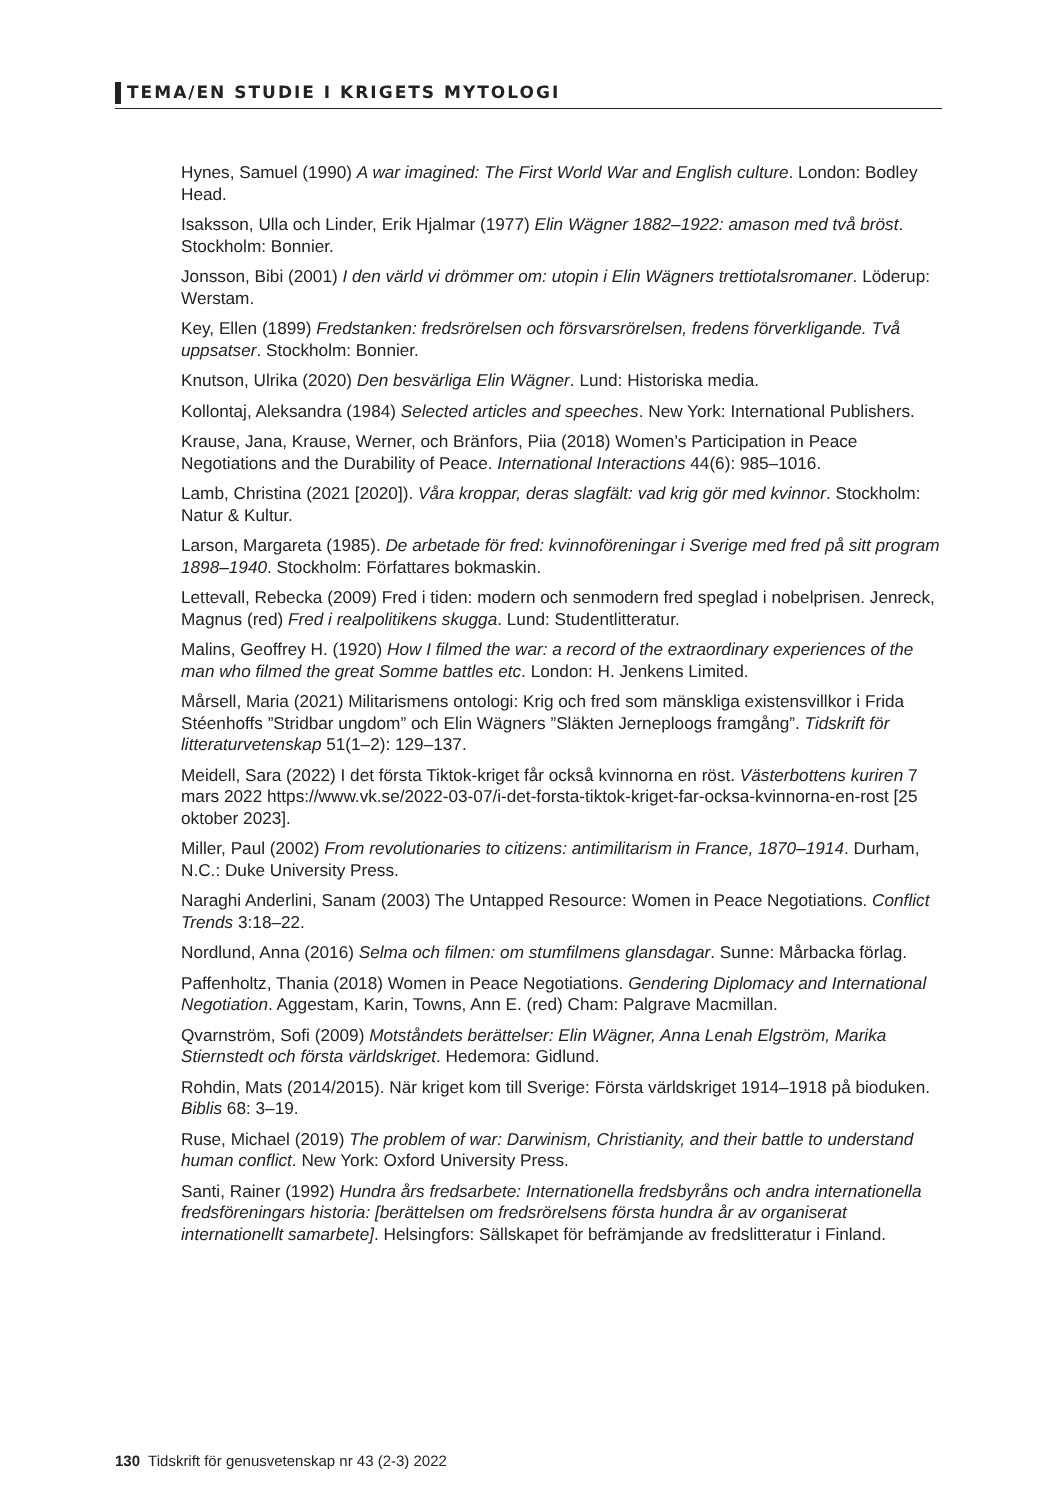TEMA/EN STUDIE I KRIGETS MYTOLOGI
Hynes, Samuel (1990) A war imagined: The First World War and English culture. London: Bodley Head.
Isaksson, Ulla och Linder, Erik Hjalmar (1977) Elin Wägner 1882–1922: amason med två bröst. Stockholm: Bonnier.
Jonsson, Bibi (2001) I den värld vi drömmer om: utopin i Elin Wägners trettiotalsromaner. Löderup: Werstam.
Key, Ellen (1899) Fredstanken: fredsrörelsen och försvarsrörelsen, fredens förverkligande. Två uppsatser. Stockholm: Bonnier.
Knutson, Ulrika (2020) Den besvärliga Elin Wägner. Lund: Historiska media.
Kollontaj, Aleksandra (1984) Selected articles and speeches. New York: International Publishers.
Krause, Jana, Krause, Werner, och Bränfors, Piia (2018) Women’s Participation in Peace Negotiations and the Durability of Peace. International Interactions 44(6): 985–1016.
Lamb, Christina (2021 [2020]). Våra kroppar, deras slagfält: vad krig gör med kvinnor. Stockholm: Natur & Kultur.
Larson, Margareta (1985). De arbetade för fred: kvinnoföreningar i Sverige med fred på sitt program 1898–1940. Stockholm: Författares bokmaskin.
Lettevall, Rebecka (2009) Fred i tiden: modern och senmodern fred speglad i nobelprisen. Jenreck, Magnus (red) Fred i realpolitikens skugga. Lund: Studentlitteratur.
Malins, Geoffrey H. (1920) How I filmed the war: a record of the extraordinary experiences of the man who filmed the great Somme battles etc. London: H. Jenkens Limited.
Mårsell, Maria (2021) Militarismens ontologi: Krig och fred som mänskliga existensvillkor i Frida Stéenhoffs ”Stridbar ungdom” och Elin Wägners ”Släkten Jerneploogs framgång”. Tidskrift för litteraturvetenskap 51(1–2): 129–137.
Meidell, Sara (2022) I det första Tiktok-kriget får också kvinnorna en röst. Västerbottens kuriren 7 mars 2022 https://www.vk.se/2022-03-07/i-det-forsta-tiktok-kriget-far-ocksa-kvinnorna-en-rost [25 oktober 2023].
Miller, Paul (2002) From revolutionaries to citizens: antimilitarism in France, 1870–1914. Durham, N.C.: Duke University Press.
Naraghi Anderlini, Sanam (2003) The Untapped Resource: Women in Peace Negotiations. Conflict Trends 3:18–22.
Nordlund, Anna (2016) Selma och filmen: om stumfilmens glansdagar. Sunne: Mårbacka förlag.
Paffenholtz, Thania (2018) Women in Peace Negotiations. Gendering Diplomacy and International Negotiation. Aggestam, Karin, Towns, Ann E. (red) Cham: Palgrave Macmillan.
Qvarnström, Sofi (2009) Motståndets berättelser: Elin Wägner, Anna Lenah Elgström, Marika Stiernstedt och första världskriget. Hedemora: Gidlund.
Rohdin, Mats (2014/2015). När kriget kom till Sverige: Första världskriget 1914–1918 på bioduken. Biblis 68: 3–19.
Ruse, Michael (2019) The problem of war: Darwinism, Christianity, and their battle to understand human conflict. New York: Oxford University Press.
Santi, Rainer (1992) Hundra års fredsarbete: Internationella fredsbyråns och andra internationella fredsföreningars historia: [berättelsen om fredsrörelsens första hundra år av organiserat internationellt samarbete]. Helsingfors: Sällskapet för befrämjande av fredslitteratur i Finland.
130 Tidskrift för genusvetenskap nr 43 (2-3) 2022